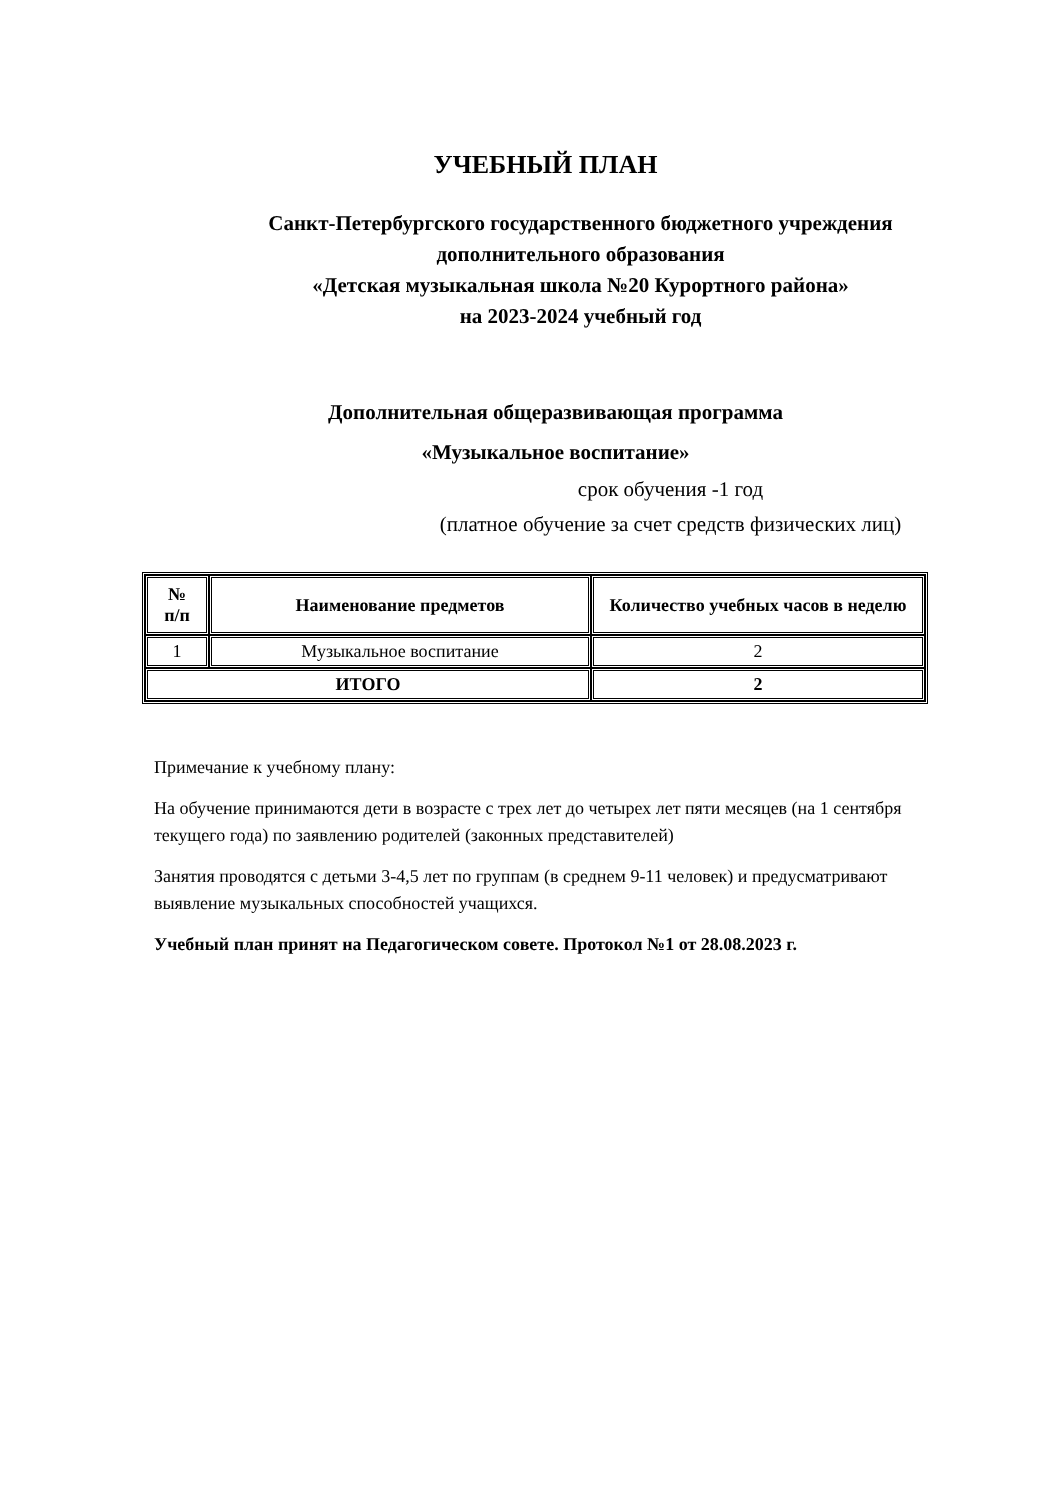УЧЕБНЫЙ ПЛАН
Санкт-Петербургского государственного бюджетного учреждения
дополнительного образования
«Детская музыкальная школа №20 Курортного района»
на 2023-2024 учебный год
Дополнительная общеразвивающая программа
«Музыкальное воспитание»
срок обучения -1 год
(платное обучение за счет средств физических лиц)
| № п/п | Наименование предметов | Количество учебных часов в неделю |
| --- | --- | --- |
| 1 | Музыкальное воспитание | 2 |
| ИТОГО | | 2 |
Примечание к учебному плану:
На обучение принимаются дети в возрасте с трех лет до четырех лет пяти месяцев (на 1 сентября текущего года) по заявлению родителей (законных представителей)
Занятия проводятся с детьми 3-4,5 лет по группам (в среднем 9-11 человек) и предусматривают выявление музыкальных способностей учащихся.
Учебный план принят на Педагогическом совете. Протокол №1 от 28.08.2023 г.